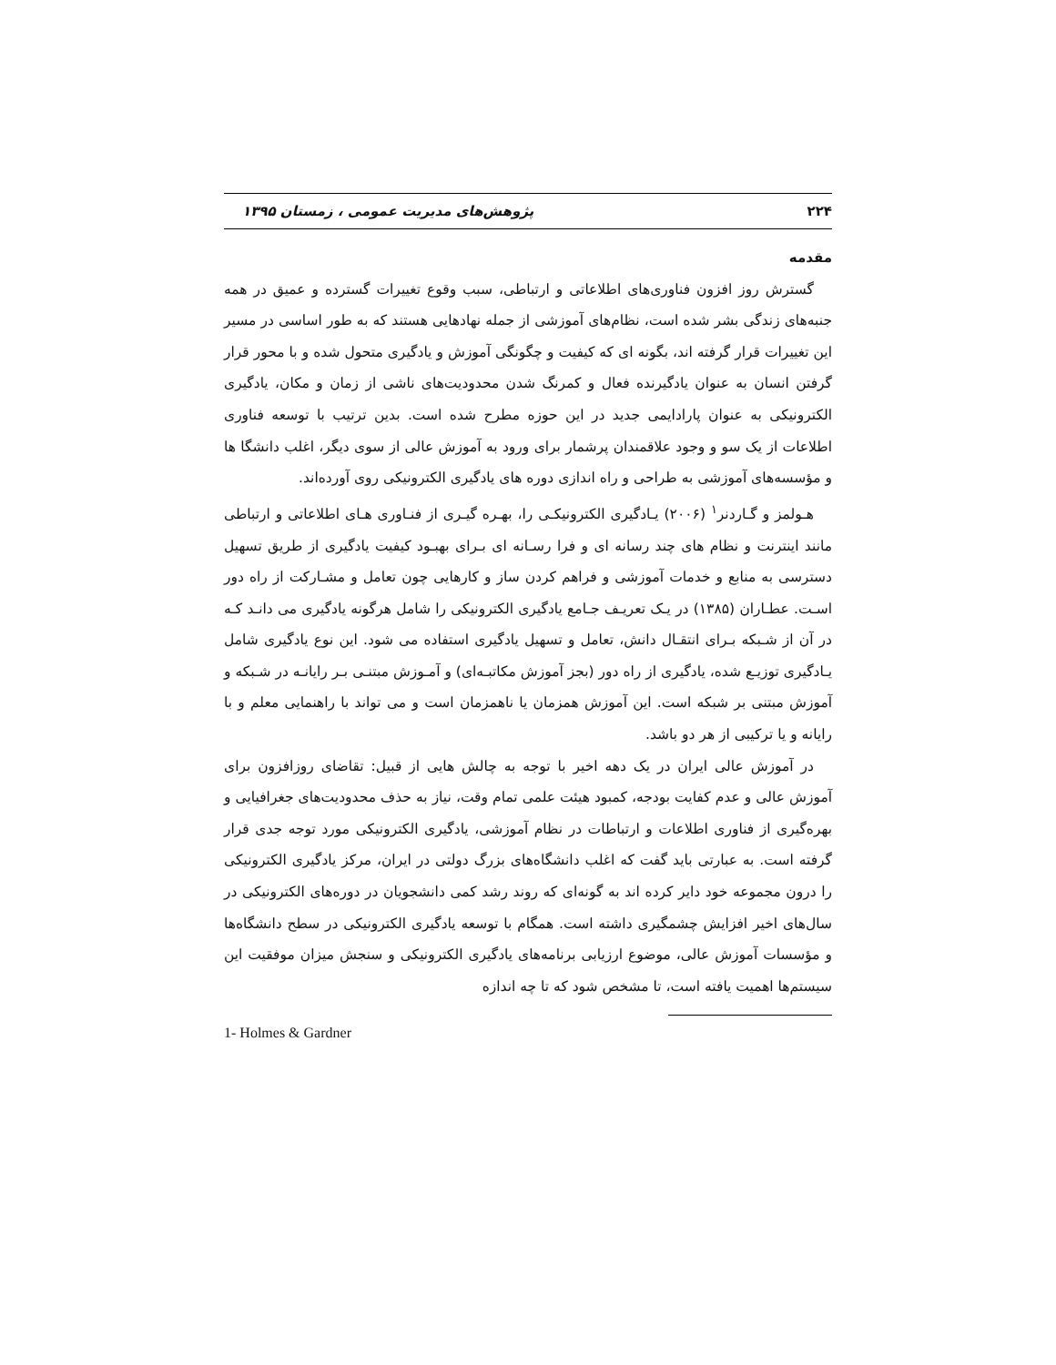۲۲۴ پژوهش‌های مدیریت عمومی ، زمستان ۱۳۹۵
مقدمه
گسترش روز افزون فناوری‌های اطلاعاتی و ارتباطی، سبب وقوع تغییرات گسترده و عمیق در همه جنبه‌های زندگی بشر شده است، نظام‌های آموزشی از جمله نهادهایی هستند که به طور اساسی در مسیر این تغییرات قرار گرفته اند، بگونه ای که کیفیت و چگونگی آموزش و یادگیری متحول شده و با محور قرار گرفتن انسان به عنوان یادگیرنده فعال و کمرنگ شدن محدودیت‌های ناشی از زمان و مکان، یادگیری الکترونیکی به عنوان پارادایمی جدید در این حوزه مطرح شده است. بدین ترتیب با توسعه فناوری اطلاعات از یک سو و وجود علاقمندان پرشمار برای ورود به آموزش عالی از سوی دیگر، اغلب دانشگا ها و مؤسسه‌های آموزشی به طراحی و راه اندازی دوره های یادگیری الکترونیکی روی آورده‌اند.
هـولمز و گـاردنر<sup>۱</sup> (۲۰۰۶) یـادگیری الکترونیکـی را، بهـره گیـری از فنـاوری هـای اطلاعاتی و ارتباطی مانند اینترنت و نظام های چند رسانه ای و فرا رسـانه ای بـرای بهبـود کیفیت یادگیری از طریق تسهیل دسترسی به منابع و خدمات آموزشی و فراهم کردن ساز و کارهایی چون تعامل و مشـارکت از راه دور اسـت. عطـاران (۱۳۸۵) در یـک تعریـف جـامع یادگیری الکترونیکی را شامل هرگونه یادگیری می دانـد کـه در آن از شـبکه بـرای انتقـال دانش، تعامل و تسهیل یادگیری استفاده می شود. این نوع یادگیری شامل یـادگیری توزیـع شده، یادگیری از راه دور (بجز آموزش مکاتبـه‌ای) و آمـوزش مبتنـی بـر رایانـه در شـبکه و آموزش مبتنی بر شبکه است. این آموزش همزمان یا ناهمزمان است و می تواند با راهنمایی معلم و با رایانه و یا ترکیبی از هر دو باشد.
در آموزش عالی ایران در یک دهه اخیر با توجه به چالش هایی از قبیل: تقاضای روزافزون برای آموزش عالی و عدم کفایت بودجه، کمبود هیئت علمی تمام وقت، نیاز به حذف محدودیت‌های جغرافیایی و بهره‌گیری از فناوری اطلاعات و ارتباطات در نظام آموزشی، یادگیری الکترونیکی مورد توجه جدی قرار گرفته است. به عبارتی باید گفت که اغلب دانشگاه‌های بزرگ دولتی در ایران، مرکز یادگیری الکترونیکی را درون مجموعه خود دایر کرده اند به گونه‌ای که روند رشد کمی دانشجویان در دوره‌های الکترونیکی در سال‌های اخیر افزایش چشمگیری داشته است. همگام با توسعه یادگیری الکترونیکی در سطح دانشگاه‌ها و مؤسسات آموزش عالی، موضوع ارزیابی برنامه‌های یادگیری الکترونیکی و سنجش میزان موفقیت این سیستم‌ها اهمیت یافته است، تا مشخص شود که تا چه اندازه
1- Holmes & Gardner